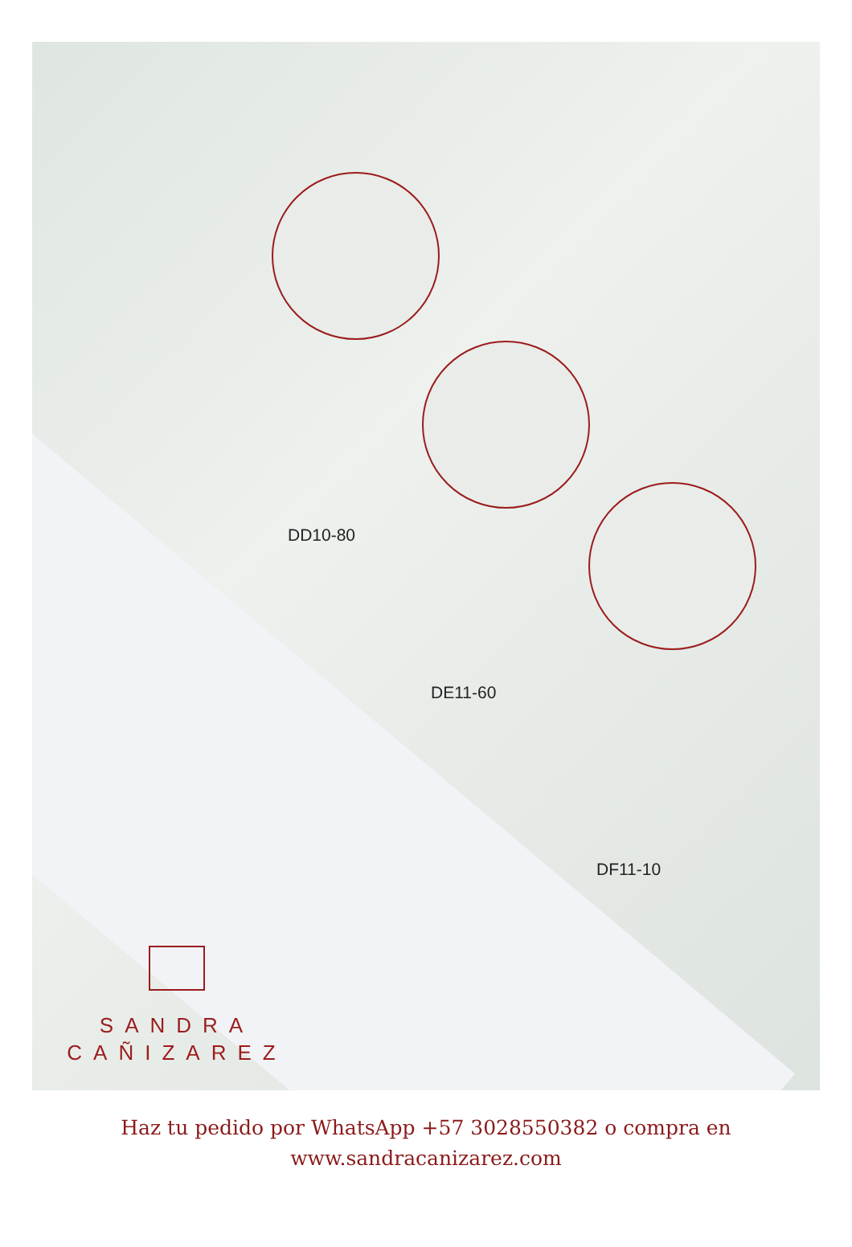DD10-80
DE11-60
DF11-10
SANDRA
CAÑIZAREZ
Haz tu pedido por WhatsApp +57 3028550382 o compra en
www.sandracanizarez.com